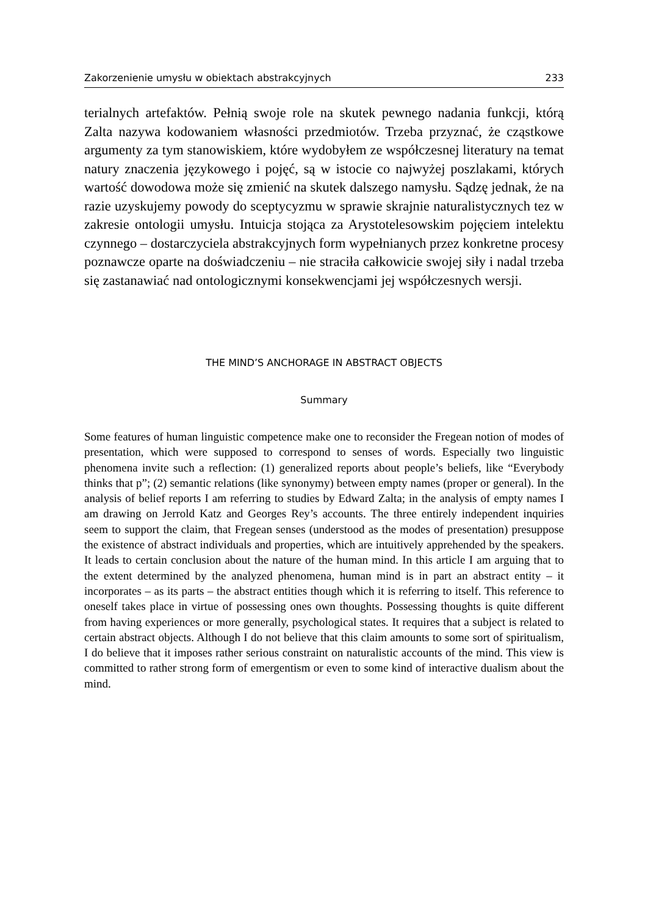Zakorzenienie umysłu w obiektach abstrakcyjnych 233
terialnych artefaktów. Pełnią swoje role na skutek pewnego nadania funkcji, którą Zalta nazywa kodowaniem własności przedmiotów. Trzeba przyznać, że cząstkowe argumenty za tym stanowiskiem, które wydobyłem ze współczesnej literatury na temat natury znaczenia językowego i pojęć, są w istocie co najwyżej poszlakami, których wartość dowodowa może się zmienić na skutek dalszego namysłu. Sądzę jednak, że na razie uzyskujemy powody do sceptycyzmu w sprawie skrajnie naturalistycznych tez w zakresie ontologii umysłu. Intuicja stojąca za Arystotelesowskim pojęciem intelektu czynnego – dostarczyciela abstrakcyjnych form wypełnianych przez konkretne procesy poznawcze oparte na doświadczeniu – nie straciła całkowicie swojej siły i nadal trzeba się zastanawiać nad ontologicznymi konsekwencjami jej współczesnych wersji.
THE MIND’S ANCHORAGE IN ABSTRACT OBJECTS
Summary
Some features of human linguistic competence make one to reconsider the Fregean notion of modes of presentation, which were supposed to correspond to senses of words. Especially two linguistic phenomena invite such a reflection: (1) generalized reports about people’s beliefs, like “Everybody thinks that p”; (2) semantic relations (like synonymy) between empty names (proper or general). In the analysis of belief reports I am referring to studies by Edward Zalta; in the analysis of empty names I am drawing on Jerrold Katz and Georges Rey’s accounts. The three entirely independent inquiries seem to support the claim, that Fregean senses (understood as the modes of presentation) presuppose the existence of abstract individuals and properties, which are intuitively apprehended by the speakers. It leads to certain conclusion about the nature of the human mind. In this article I am arguing that to the extent determined by the analyzed phenomena, human mind is in part an abstract entity – it incorporates – as its parts – the abstract entities though which it is referring to itself. This reference to oneself takes place in virtue of possessing ones own thoughts. Possessing thoughts is quite different from having experiences or more generally, psychological states. It requires that a subject is related to certain abstract objects. Although I do not believe that this claim amounts to some sort of spiritualism, I do believe that it imposes rather serious constraint on naturalistic accounts of the mind. This view is committed to rather strong form of emergentism or even to some kind of interactive dualism about the mind.